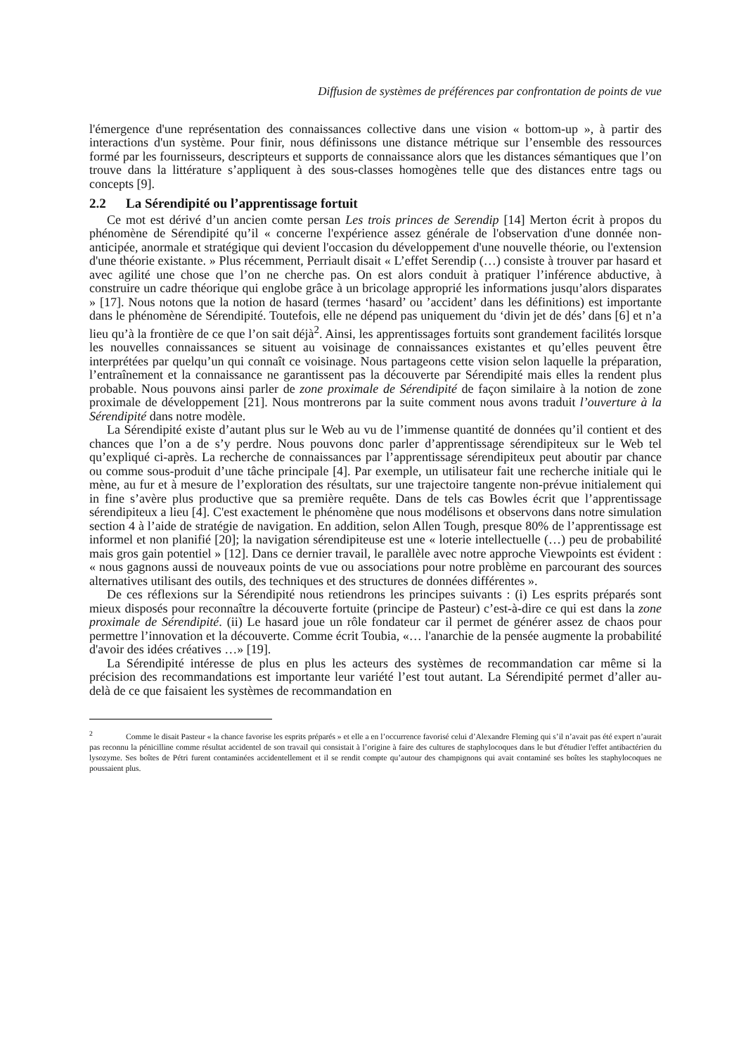Diffusion de systèmes de préférences par confrontation de points de vue
l'émergence d'une représentation des connaissances collective dans une vision « bottom-up », à partir des interactions d'un système. Pour finir, nous définissons une distance métrique sur l’ensemble des ressources formé par les fournisseurs, descripteurs et supports de connaissance alors que les distances sémantiques que l’on trouve dans la littérature s’appliquent à des sous-classes homogènes telle que des distances entre tags ou concepts [9].
2.2 La Sérendipité ou l’apprentissage fortuit
Ce mot est dérivé d’un ancien comte persan Les trois princes de Serendip [14] Merton écrit à propos du phénomène de Sérendipité qu’il « concerne l'expérience assez générale de l'observation d'une donnée non-anticipée, anormale et stratégique qui devient l'occasion du développement d'une nouvelle théorie, ou l'extension d'une théorie existante. » Plus récemment, Perriault disait « L’effet Serendip (…) consiste à trouver par hasard et avec agilité une chose que l’on ne cherche pas. On est alors conduit à pratiquer l’inférence abductive, à construire un cadre théorique qui englobe grâce à un bricolage approprié les informations jusqu’alors disparates » [17]. Nous notons que la notion de hasard (termes ‘hasard’ ou ’accident’ dans les définitions) est importante dans le phénomène de Sérendipité. Toutefois, elle ne dépend pas uniquement du ‘divin jet de dés’ dans [6] et n’a lieu qu’à la frontière de ce que l’on sait déjà<sup>2</sup>. Ainsi, les apprentissages fortuits sont grandement facilités lorsque les nouvelles connaissances se situent au voisinage de connaissances existantes et qu’elles peuvent être interprétées par quelqu’un qui connaît ce voisinage. Nous partageons cette vision selon laquelle la préparation, l’entraînement et la connaissance ne garantissent pas la découverte par Sérendipité mais elles la rendent plus probable. Nous pouvons ainsi parler de zone proximale de Sérendipité de façon similaire à la notion de zone proximale de développement [21]. Nous montrerons par la suite comment nous avons traduit l’ouverture à la Sérendipité dans notre modèle.
La Sérendipité existe d’autant plus sur le Web au vu de l’immense quantité de données qu’il contient et des chances que l’on a de s’y perdre. Nous pouvons donc parler d’apprentissage sérendipiteux sur le Web tel qu’expliqué ci-après. La recherche de connaissances par l’apprentissage sérendipiteux peut aboutir par chance ou comme sous-produit d’une tâche principale [4]. Par exemple, un utilisateur fait une recherche initiale qui le mène, au fur et à mesure de l’exploration des résultats, sur une trajectoire tangente non-prévue initialement qui in fine s’avère plus productive que sa première requête. Dans de tels cas Bowles écrit que l’apprentissage sérendipiteux a lieu [4]. C'est exactement le phénomène que nous modélisons et observons dans notre simulation section 4 à l’aide de stratégie de navigation. En addition, selon Allen Tough, presque 80% de l’apprentissage est informel et non planifié [20]; la navigation sérendipiteuse est une « loterie intellectuelle (…) peu de probabilité mais gros gain potentiel » [12]. Dans ce dernier travail, le parallèle avec notre approche Viewpoints est évident : « nous gagnons aussi de nouveaux points de vue ou associations pour notre problème en parcourant des sources alternatives utilisant des outils, des techniques et des structures de données différentes ».
De ces réflexions sur la Sérendipité nous retiendrons les principes suivants : (i) Les esprits préparés sont mieux disposés pour reconnaître la découverte fortuite (principe de Pasteur) c’est-à-dire ce qui est dans la zone proximale de Sérendipité. (ii) Le hasard joue un rôle fondateur car il permet de générer assez de chaos pour permettre l’innovation et la découverte. Comme écrit Toubia, «… l'anarchie de la pensée augmente la probabilité d'avoir des idées créatives …» [19].
La Sérendipité intéresse de plus en plus les acteurs des systèmes de recommandation car même si la précision des recommandations est importante leur variété l’est tout autant. La Sérendipité permet d’aller au-delà de ce que faisaient les systèmes de recommandation en
<sup>2</sup> Comme le disait Pasteur « la chance favorise les esprits préparés » et elle a en l’occurrence favorisé celui d’Alexandre Fleming qui s’il n’avait pas été expert n’aurait pas reconnu la pénicilline comme résultat accidentel de son travail qui consistait à l’origine à faire des cultures de staphylocoques dans le but d'étudier l'effet antibactérien du lysozyme. Ses boîtes de Pétri furent contaminées accidentellement et il se rendit compte qu’autour des champignons qui avait contaminé ses boîtes les staphylocoques ne poussaient plus.